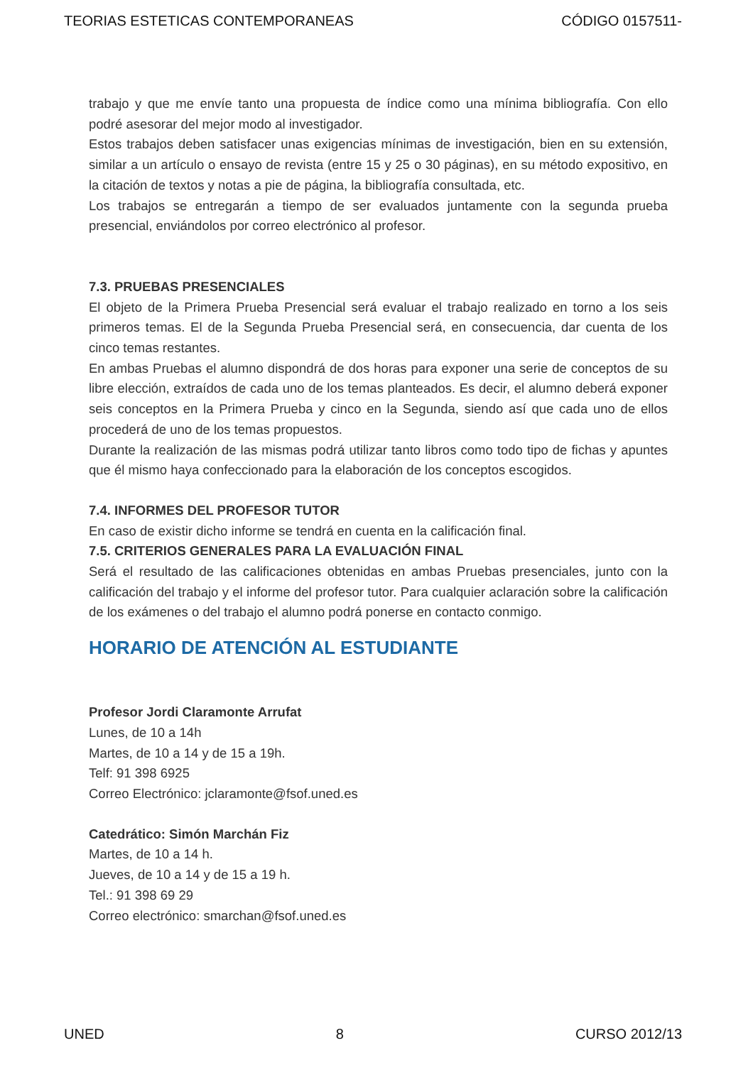TEORIAS ESTETICAS CONTEMPORANEAS CÓDIGO 0157511-
trabajo y que me envíe tanto una propuesta de índice como una mínima bibliografía. Con ello podré asesorar del mejor modo al investigador.
Estos trabajos deben satisfacer unas exigencias mínimas de investigación, bien en su extensión, similar a un artículo o ensayo de revista (entre 15 y 25 o 30 páginas), en su método expositivo, en la citación de textos y notas a pie de página, la bibliografía consultada, etc.
Los trabajos se entregarán a tiempo de ser evaluados juntamente con la segunda prueba presencial, enviándolos por correo electrónico al profesor.
7.3. PRUEBAS PRESENCIALES
El objeto de la Primera Prueba Presencial será evaluar el trabajo realizado en torno a los seis primeros temas. El de la Segunda Prueba Presencial será, en consecuencia, dar cuenta de los cinco temas restantes.
En ambas Pruebas el alumno dispondrá de dos horas para exponer una serie de conceptos de su libre elección, extraídos de cada uno de los temas planteados. Es decir, el alumno deberá exponer seis conceptos en la Primera Prueba y cinco en la Segunda, siendo así que cada uno de ellos procederá de uno de los temas propuestos.
Durante la realización de las mismas podrá utilizar tanto libros como todo tipo de fichas y apuntes que él mismo haya confeccionado para la elaboración de los conceptos escogidos.
7.4. INFORMES DEL PROFESOR TUTOR
En caso de existir dicho informe se tendrá en cuenta en la calificación final.
7.5. CRITERIOS GENERALES PARA LA EVALUACIÓN FINAL
Será el resultado de las calificaciones obtenidas en ambas Pruebas presenciales, junto con la calificación del trabajo y el informe del profesor tutor. Para cualquier aclaración sobre la calificación de los exámenes o del trabajo el alumno podrá ponerse en contacto conmigo.
HORARIO DE ATENCIÓN AL ESTUDIANTE
Profesor Jordi Claramonte Arrufat
Lunes, de 10 a 14h
Martes, de 10 a 14 y de 15 a 19h.
Telf: 91 398 6925
Correo Electrónico: jclaramonte@fsof.uned.es
Catedrático: Simón Marchán Fiz
Martes, de 10 a 14 h.
Jueves, de 10 a 14 y de 15 a 19 h.
Tel.: 91 398 69 29
Correo electrónico: smarchan@fsof.uned.es
UNED 8 CURSO 2012/13